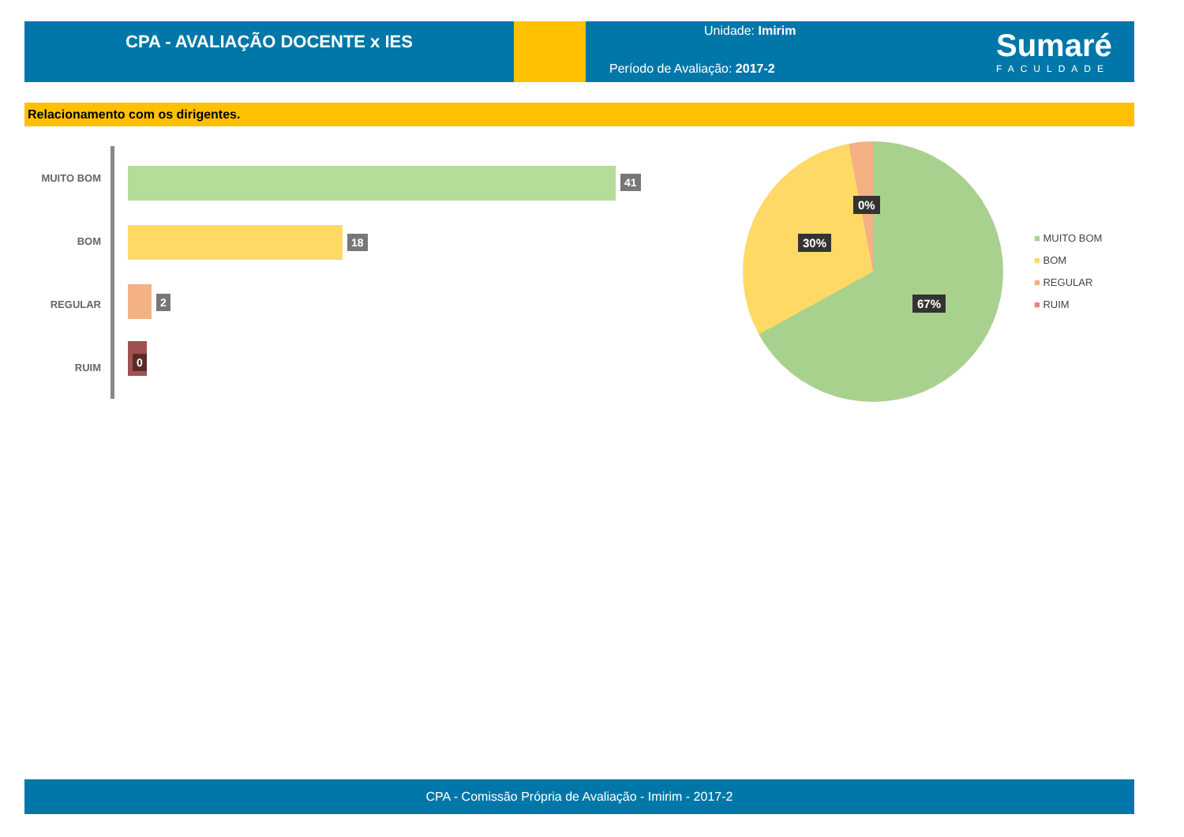CPA - AVALIAÇÃO DOCENTE x IES
Unidade: Imirim
Período de Avaliação: 2017-2
Sumaré
FACULDADE
Relacionamento com os dirigentes.
MUITO BOM 41
BOM 18
REGULAR 2
RUIM
0
0%
30%
67%
■ MUITO BOM
■ BOM
■ REGULAR
■ RUIM
CPA - Comissão Própria de Avaliação - Imirim - 2017-2